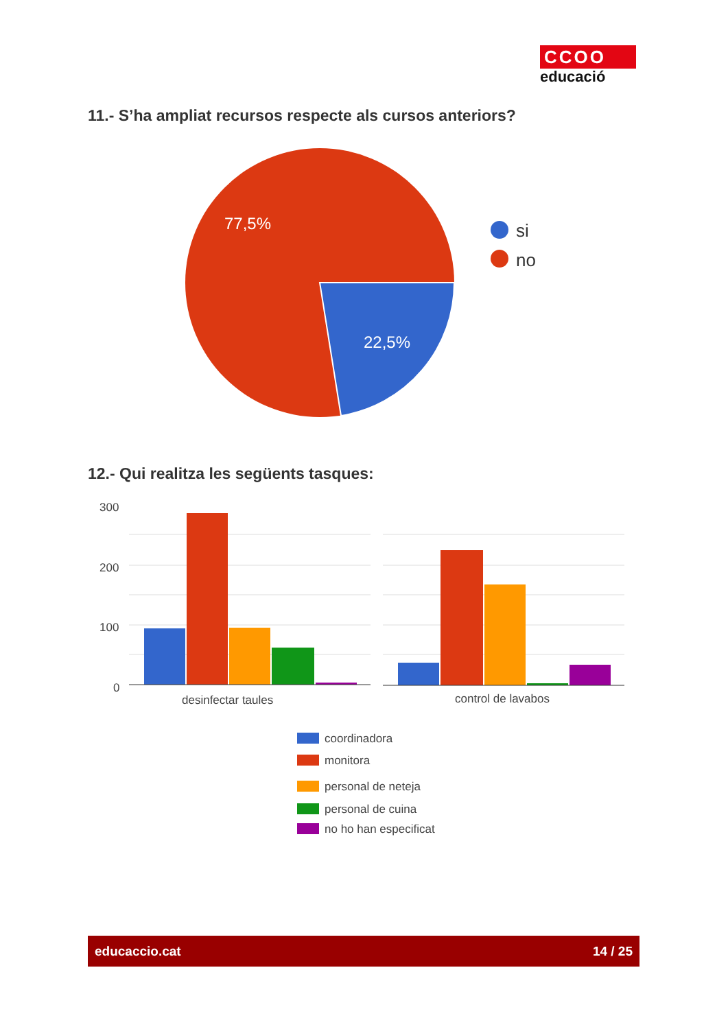CCOO
educació
11.- S’ha ampliat recursos respecte als cursos anteriors?
77,5%
22,5%
si
no
12.- Qui realitza les següents tasques:
300
200
100
0
desinfectar taules
control de lavabos
coordinadora
monitora
personal de neteja
personal de cuina
no ho han especificat
educaccio.cat 14 / 25